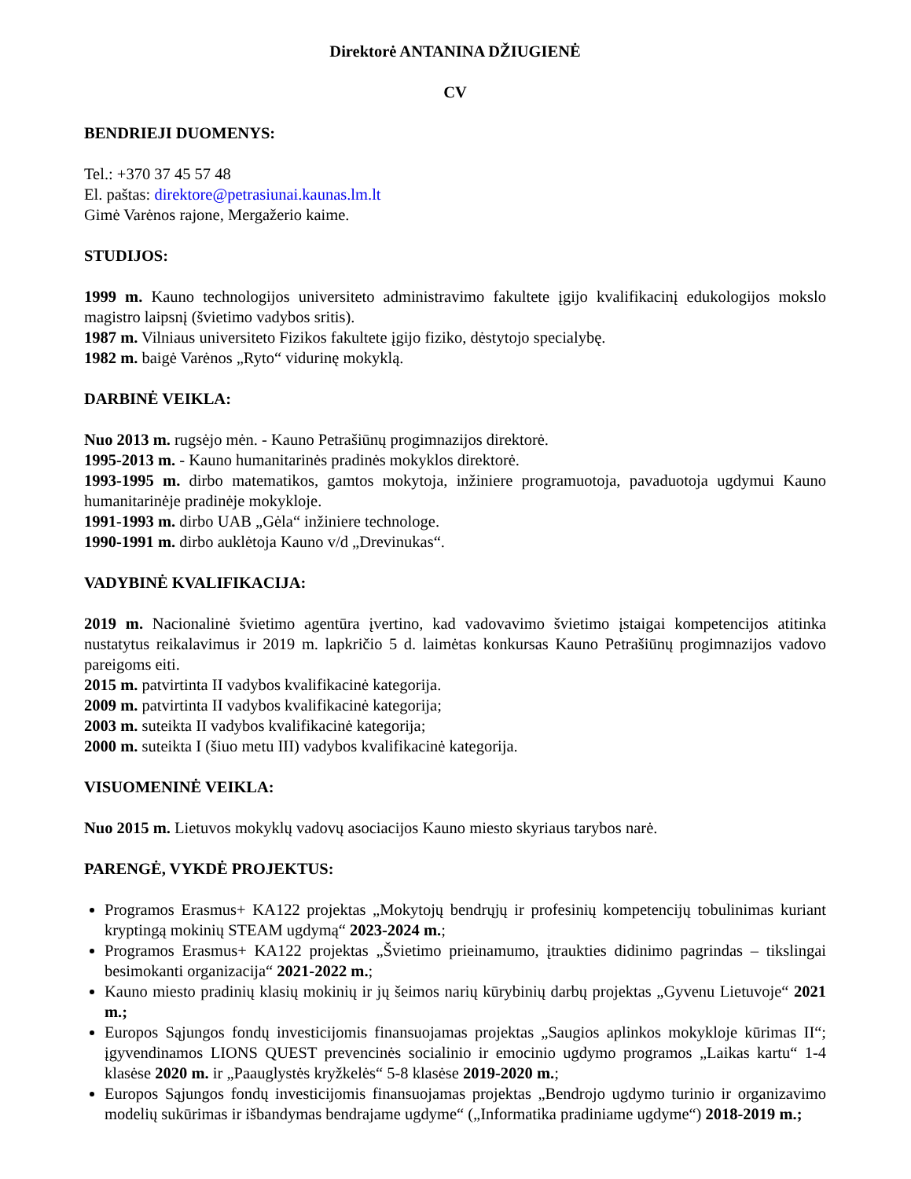Direktorė ANTANINA DŽIUGIENĖ
CV
BENDRIEJI DUOMENYS:
Tel.: +370 37 45 57 48
El. paštas: direktore@petrasiunai.kaunas.lm.lt
Gimė Varėnos rajone, Mergažerio kaime.
STUDIJOS:
1999 m. Kauno technologijos universiteto administravimo fakultete įgijo kvalifikacinį edukologijos mokslo magistro laipsnį (švietimo vadybos sritis).
1987 m. Vilniaus universiteto Fizikos fakultete įgijo fiziko, dėstytojo specialybę.
1982 m. baigė Varėnos „Ryto“ vidurinę mokyklą.
DARBINĖ VEIKLA:
Nuo 2013 m. rugsėjo mėn. - Kauno Petrašiūnų progimnazijos direktorė.
1995-2013 m. - Kauno humanitarinės pradinės mokyklos direktorė.
1993-1995 m. dirbo matematikos, gamtos mokytoja, inžiniere programuotoja, pavaduotoja ugdymui Kauno humanitarinėje pradinėje mokykloje.
1991-1993 m. dirbo UAB „Gėla“ inžiniere technologe.
1990-1991 m. dirbo auklėtoja Kauno v/d „Drevinukas“.
VADYBINĖ KVALIFIKACIJA:
2019 m. Nacionalinė švietimo agentūra įvertino, kad vadovavimo švietimo įstaigai kompetencijos atitinka nustatytus reikalavimus ir 2019 m. lapkričio 5 d. laimėtas konkursas Kauno Petrašiūnų progimnazijos vadovo pareigoms eiti.
2015 m. patvirtinta II vadybos kvalifikacinė kategorija.
2009 m. patvirtinta II vadybos kvalifikacinė kategorija;
2003 m. suteikta II vadybos kvalifikacinė kategorija;
2000 m. suteikta I (šiuo metu III) vadybos kvalifikacinė kategorija.
VISUOMENINĖ VEIKLA:
Nuo 2015 m. Lietuvos mokyklų vadovų asociacijos Kauno miesto skyriaus tarybos narė.
PARENGĖ, VYKDĖ PROJEKTUS:
Programos Erasmus+ KA122 projektas „Mokytojų bendrųjų ir profesinių kompetencijų tobulinimas kuriant kryptingą mokinių STEAM ugdymą“ 2023-2024 m.;
Programos Erasmus+ KA122 projektas „Švietimo prieinamumo, įtraukties didinimo pagrindas – tikslingai besimokanti organizacija“ 2021-2022 m.;
Kauno miesto pradinių klasių mokinių ir jų šeimos narių kūrybinių darbų projektas „Gyvenu Lietuvoje“ 2021 m.;
Europos Sąjungos fondų investicijomis finansuojamas projektas „Saugios aplinkos mokykloje kūrimas II“; įgyvendinamos LIONS QUEST prevencinės socialinio ir emocinio ugdymo programos „Laikas kartu“ 1-4 klasėse 2020 m. ir „Paauglystės kryžkelės“ 5-8 klasėse 2019-2020 m.;
Europos Sąjungos fondų investicijomis finansuojamas projektas „Bendrojo ugdymo turinio ir organizavimo modelių sukūrimas ir išbandymas bendrajame ugdyme“ („Informatika pradiniame ugdyme“) 2018-2019 m.;